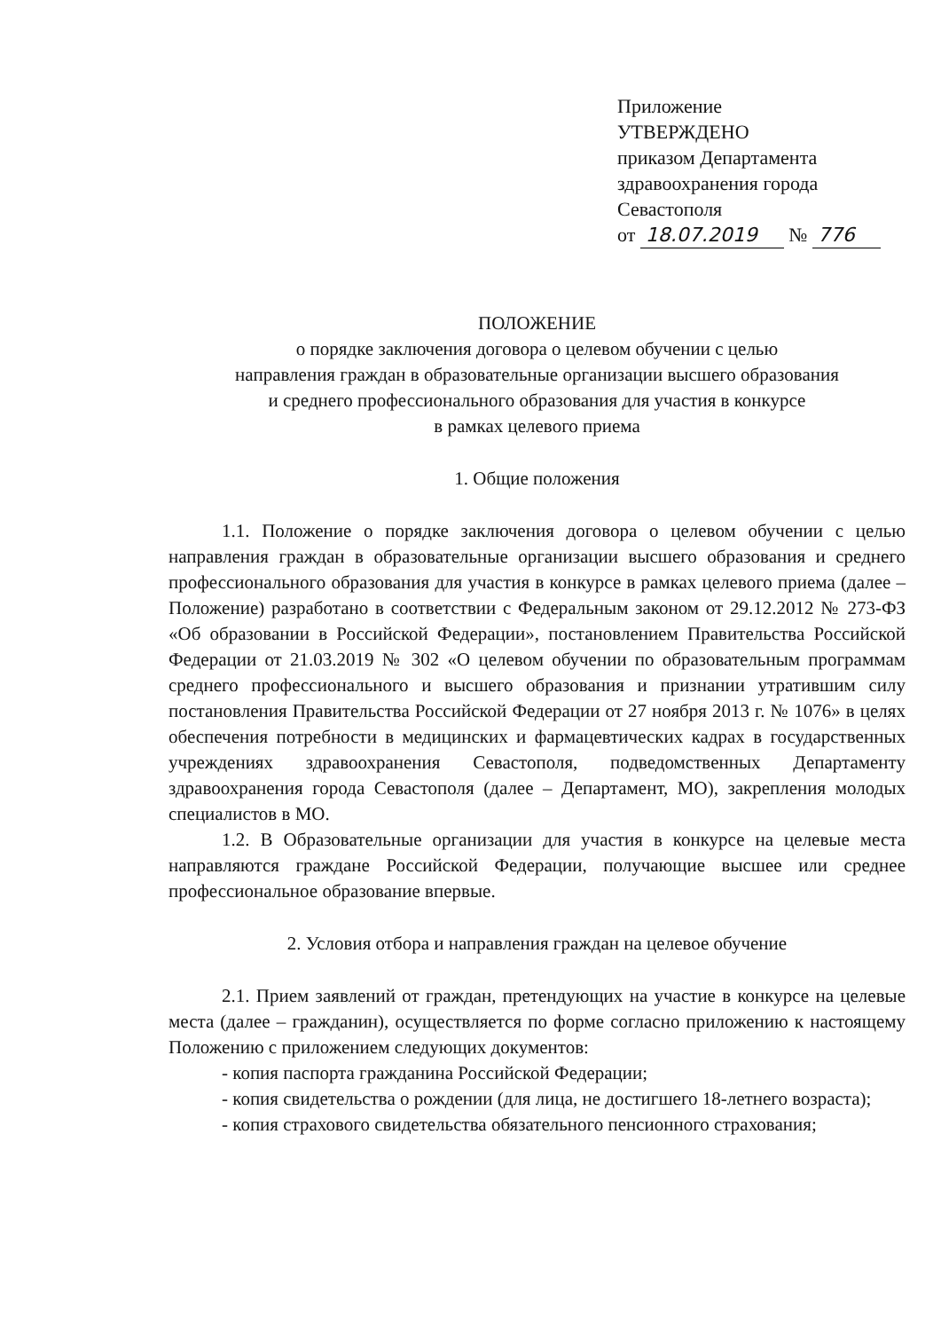Приложение
УТВЕРЖДЕНО
приказом Департамента
здравоохранения города
Севастополя
от 18.07.2019 № 776
ПОЛОЖЕНИЕ
о порядке заключения договора о целевом обучении с целью
направления граждан в образовательные организации высшего образования
и среднего профессионального образования для участия в конкурсе
в рамках целевого приема
1. Общие положения
1.1. Положение о порядке заключения договора о целевом обучении с целью направления граждан в образовательные организации высшего образования и среднего профессионального образования для участия в конкурсе в рамках целевого приема (далее – Положение) разработано в соответствии с Федеральным законом от 29.12.2012 № 273-ФЗ «Об образовании в Российской Федерации», постановлением Правительства Российской Федерации от 21.03.2019 № 302 «О целевом обучении по образовательным программам среднего профессионального и высшего образования и признании утратившим силу постановления Правительства Российской Федерации от 27 ноября 2013 г. № 1076» в целях обеспечения потребности в медицинских и фармацевтических кадрах в государственных учреждениях здравоохранения Севастополя, подведомственных Департаменту здравоохранения города Севастополя (далее – Департамент, МО), закрепления молодых специалистов в МО.
1.2. В Образовательные организации для участия в конкурсе на целевые места направляются граждане Российской Федерации, получающие высшее или среднее профессиональное образование впервые.
2. Условия отбора и направления граждан на целевое обучение
2.1. Прием заявлений от граждан, претендующих на участие в конкурсе на целевые места (далее – гражданин), осуществляется по форме согласно приложению к настоящему Положению с приложением следующих документов:
- копия паспорта гражданина Российской Федерации;
- копия свидетельства о рождении (для лица, не достигшего 18-летнего возраста);
- копия страхового свидетельства обязательного пенсионного страхования;